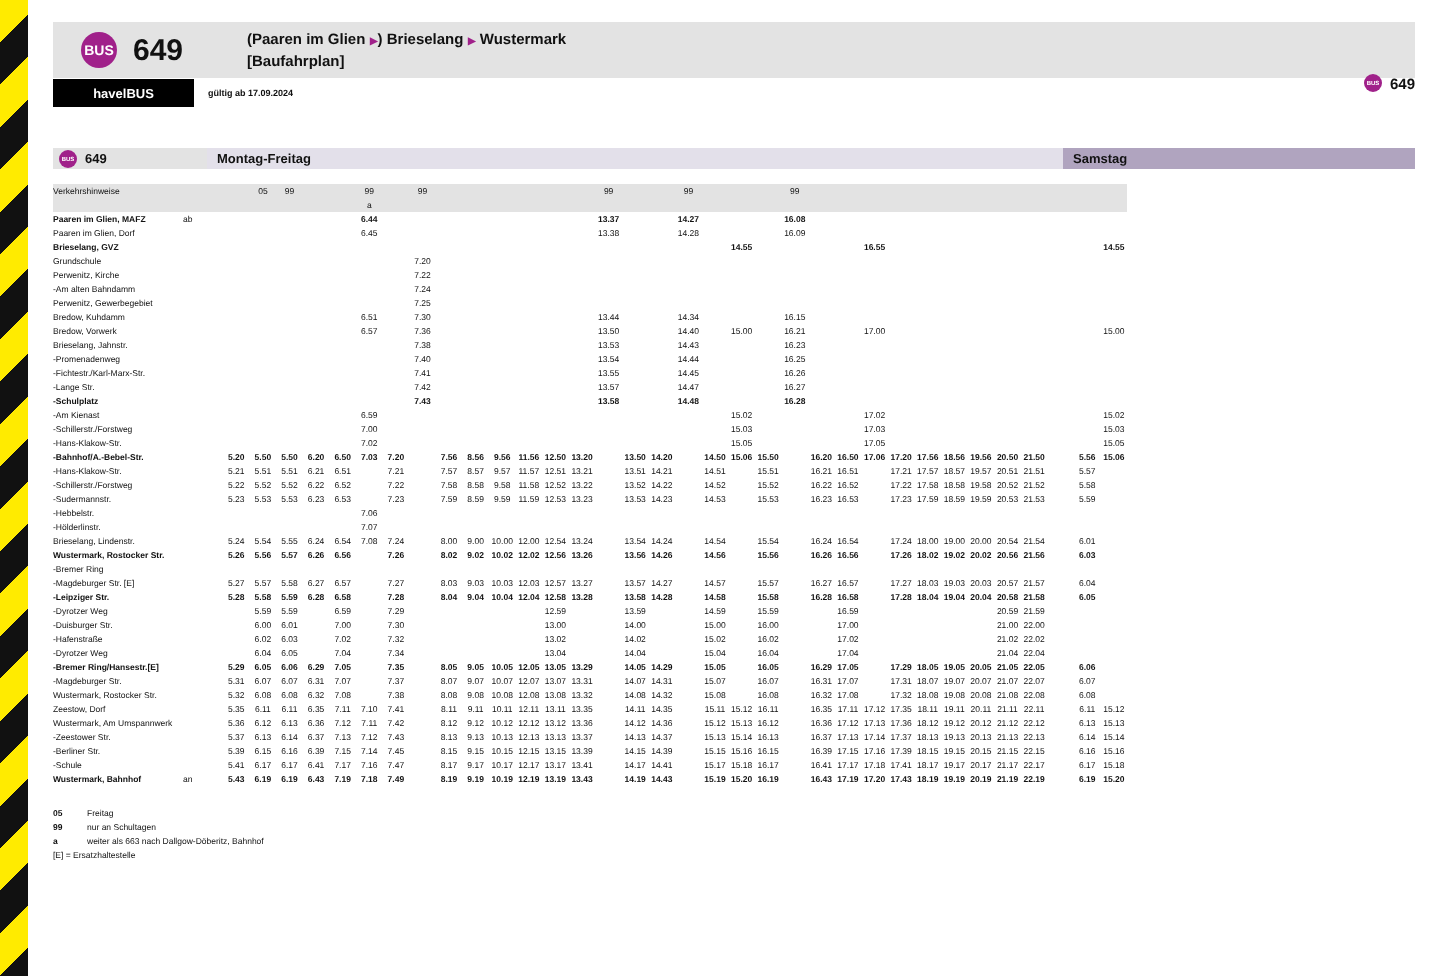BUS
649
(Paaren im Glien ▶) Brieselang ▶ Wustermark
[Baufahrplan]
havelBUS
gültig ab 17.09.2024
BUS
649
BUS
649
Montag-Freitag Samstag
| Verkehrshinweise | | | 05 | 99 | | | 99 | | 99 | | | | | | | 99 | | | 99 | | | | 99 | | | | | | | | | | | | |
| | | | | | | | a | | | | | | | | | | | | | | | | | | | | | | | | | | | | |
| Paaren im Glien, MAFZ | ab | | | | | | 6.44 | | | | | | | | | 13.37 | | | 14.27 | | | | 16.08 | | | | | | | | | | | | |
| Paaren im Glien, Dorf | | | | | | | 6.45 | | | | | | | | | 13.38 | | | 14.28 | | | | 16.09 | | | | | | | | | | | | |
| Brieselang, GVZ | | | | | | | | | | | | | | | | | | | | | 14.55 | | | | | 16.55 | | | | | | | | | 14.55 |
| Grundschule | | | | | | | | | 7.20 | | | | | | | | | | | | | | | | | | | | | | | | | | |
| Perwenitz, Kirche | | | | | | | | | 7.22 | | | | | | | | | | | | | | | | | | | | | | | | | | |
| -Am alten Bahndamm | | | | | | | | | 7.24 | | | | | | | | | | | | | | | | | | | | | | | | | | |
| Perwenitz, Gewerbegebiet | | | | | | | | | 7.25 | | | | | | | | | | | | | | | | | | | | | | | | | | |
| Bredow, Kuhdamm | | | | | | | 6.51 | | 7.30 | | | | | | | 13.44 | | | 14.34 | | | | 16.15 | | | | | | | | | | | | |
| Bredow, Vorwerk | | | | | | | 6.57 | | 7.36 | | | | | | | 13.50 | | | 14.40 | | 15.00 | | 16.21 | | | 17.00 | | | | | | | | | 15.00 |
| Brieselang, Jahnstr. | | | | | | | | | 7.38 | | | | | | | 13.53 | | | 14.43 | | | | 16.23 | | | | | | | | | | | | |
| -Promenadenweg | | | | | | | | | 7.40 | | | | | | | 13.54 | | | 14.44 | | | | 16.25 | | | | | | | | | | | | |
| -Fichtestr./Karl-Marx-Str. | | | | | | | | | 7.41 | | | | | | | 13.55 | | | 14.45 | | | | 16.26 | | | | | | | | | | | | |
| -Lange Str. | | | | | | | | | 7.42 | | | | | | | 13.57 | | | 14.47 | | | | 16.27 | | | | | | | | | | | | |
| -Schulplatz | | | | | | | | | 7.43 | | | | | | | 13.58 | | | 14.48 | | | | 16.28 | | | | | | | | | | | | |
| -Am Kienast | | | | | | | 6.59 | | | | | | | | | | | | | | 15.02 | | | | | 17.02 | | | | | | | | | 15.02 |
| -Schillerstr./Forstweg | | | | | | | 7.00 | | | | | | | | | | | | | | 15.03 | | | | | 17.03 | | | | | | | | | 15.03 |
| -Hans-Klakow-Str. | | | | | | | 7.02 | | | | | | | | | | | | | | 15.05 | | | | | 17.05 | | | | | | | | | 15.05 |
| -Bahnhof/A.-Bebel-Str. | | 5.20 | 5.50 | 5.50 | 6.20 | 6.50 | 7.03 | 7.20 | | 7.56 | 8.56 | 9.56 | 11.56 | 12.50 | 13.20 | | 13.50 | 14.20 | | 14.50 | 15.06 | 15.50 | | 16.20 | 16.50 | 17.06 | 17.20 | 17.56 | 18.56 | 19.56 | 20.50 | 21.50 | | 5.56 | 15.06 |
| -Hans-Klakow-Str. | | 5.21 | 5.51 | 5.51 | 6.21 | 6.51 | | 7.21 | | 7.57 | 8.57 | 9.57 | 11.57 | 12.51 | 13.21 | | 13.51 | 14.21 | | 14.51 | | 15.51 | | 16.21 | 16.51 | | 17.21 | 17.57 | 18.57 | 19.57 | 20.51 | 21.51 | | 5.57 | |
| -Schillerstr./Forstweg | | 5.22 | 5.52 | 5.52 | 6.22 | 6.52 | | 7.22 | | 7.58 | 8.58 | 9.58 | 11.58 | 12.52 | 13.22 | | 13.52 | 14.22 | | 14.52 | | 15.52 | | 16.22 | 16.52 | | 17.22 | 17.58 | 18.58 | 19.58 | 20.52 | 21.52 | | 5.58 | |
| -Sudermannstr. | | 5.23 | 5.53 | 5.53 | 6.23 | 6.53 | | 7.23 | | 7.59 | 8.59 | 9.59 | 11.59 | 12.53 | 13.23 | | 13.53 | 14.23 | | 14.53 | | 15.53 | | 16.23 | 16.53 | | 17.23 | 17.59 | 18.59 | 19.59 | 20.53 | 21.53 | | 5.59 | |
| -Hebbelstr. | | | | | | | 7.06 | | | | | | | | | | | | | | | | | | | | | | | | | | | | |
| -Hölderlinstr. | | | | | | | 7.07 | | | | | | | | | | | | | | | | | | | | | | | | | | | | |
| Brieselang, Lindenstr. | | 5.24 | 5.54 | 5.55 | 6.24 | 6.54 | 7.08 | 7.24 | | 8.00 | 9.00 | 10.00 | 12.00 | 12.54 | 13.24 | | 13.54 | 14.24 | | 14.54 | | 15.54 | | 16.24 | 16.54 | | 17.24 | 18.00 | 19.00 | 20.00 | 20.54 | 21.54 | | 6.01 | |
| Wustermark, Rostocker Str. | | 5.26 | 5.56 | 5.57 | 6.26 | 6.56 | | 7.26 | | 8.02 | 9.02 | 10.02 | 12.02 | 12.56 | 13.26 | | 13.56 | 14.26 | | 14.56 | | 15.56 | | 16.26 | 16.56 | | 17.26 | 18.02 | 19.02 | 20.02 | 20.56 | 21.56 | | 6.03 | |
| -Bremer Ring | | | | | | | | | | | | | | | | | | | | | | | | | | | | | | | | | | | |
| -Magdeburger Str. [E] | | 5.27 | 5.57 | 5.58 | 6.27 | 6.57 | | 7.27 | | 8.03 | 9.03 | 10.03 | 12.03 | 12.57 | 13.27 | | 13.57 | 14.27 | | 14.57 | | 15.57 | | 16.27 | 16.57 | | 17.27 | 18.03 | 19.03 | 20.03 | 20.57 | 21.57 | | 6.04 | |
| -Leipziger Str. | | 5.28 | 5.58 | 5.59 | 6.28 | 6.58 | | 7.28 | | 8.04 | 9.04 | 10.04 | 12.04 | 12.58 | 13.28 | | 13.58 | 14.28 | | 14.58 | | 15.58 | | 16.28 | 16.58 | | 17.28 | 18.04 | 19.04 | 20.04 | 20.58 | 21.58 | | 6.05 | |
| -Dyrotzer Weg | | | 5.59 | 5.59 | | 6.59 | | 7.29 | | | | | | 12.59 | | | 13.59 | | | 14.59 | | 15.59 | | | 16.59 | | | | | | 20.59 | 21.59 | | | |
| -Duisburger Str. | | | 6.00 | 6.01 | | 7.00 | | 7.30 | | | | | | 13.00 | | | 14.00 | | | 15.00 | | 16.00 | | | 17.00 | | | | | | 21.00 | 22.00 | | | |
| -Hafenstraße | | | 6.02 | 6.03 | | 7.02 | | 7.32 | | | | | | 13.02 | | | 14.02 | | | 15.02 | | 16.02 | | | 17.02 | | | | | | 21.02 | 22.02 | | | |
| -Dyrotzer Weg | | | 6.04 | 6.05 | | 7.04 | | 7.34 | | | | | | 13.04 | | | 14.04 | | | 15.04 | | 16.04 | | | 17.04 | | | | | | 21.04 | 22.04 | | | |
| -Bremer Ring/Hansestr.[E] | | 5.29 | 6.05 | 6.06 | 6.29 | 7.05 | | 7.35 | | 8.05 | 9.05 | 10.05 | 12.05 | 13.05 | 13.29 | | 14.05 | 14.29 | | 15.05 | | 16.05 | | 16.29 | 17.05 | | 17.29 | 18.05 | 19.05 | 20.05 | 21.05 | 22.05 | | 6.06 | |
| -Magdeburger Str. | | 5.31 | 6.07 | 6.07 | 6.31 | 7.07 | | 7.37 | | 8.07 | 9.07 | 10.07 | 12.07 | 13.07 | 13.31 | | 14.07 | 14.31 | | 15.07 | | 16.07 | | 16.31 | 17.07 | | 17.31 | 18.07 | 19.07 | 20.07 | 21.07 | 22.07 | | 6.07 | |
| Wustermark, Rostocker Str. | | 5.32 | 6.08 | 6.08 | 6.32 | 7.08 | | 7.38 | | 8.08 | 9.08 | 10.08 | 12.08 | 13.08 | 13.32 | | 14.08 | 14.32 | | 15.08 | | 16.08 | | 16.32 | 17.08 | | 17.32 | 18.08 | 19.08 | 20.08 | 21.08 | 22.08 | | 6.08 | |
| Zeestow, Dorf | | 5.35 | 6.11 | 6.11 | 6.35 | 7.11 | 7.10 | 7.41 | | 8.11 | 9.11 | 10.11 | 12.11 | 13.11 | 13.35 | | 14.11 | 14.35 | | 15.11 | 15.12 | 16.11 | | 16.35 | 17.11 | 17.12 | 17.35 | 18.11 | 19.11 | 20.11 | 21.11 | 22.11 | | 6.11 | 15.12 |
| Wustermark, Am Umspannwerk | | 5.36 | 6.12 | 6.13 | 6.36 | 7.12 | 7.11 | 7.42 | | 8.12 | 9.12 | 10.12 | 12.12 | 13.12 | 13.36 | | 14.12 | 14.36 | | 15.12 | 15.13 | 16.12 | | 16.36 | 17.12 | 17.13 | 17.36 | 18.12 | 19.12 | 20.12 | 21.12 | 22.12 | | 6.13 | 15.13 |
| -Zeestower Str. | | 5.37 | 6.13 | 6.14 | 6.37 | 7.13 | 7.12 | 7.43 | | 8.13 | 9.13 | 10.13 | 12.13 | 13.13 | 13.37 | | 14.13 | 14.37 | | 15.13 | 15.14 | 16.13 | | 16.37 | 17.13 | 17.14 | 17.37 | 18.13 | 19.13 | 20.13 | 21.13 | 22.13 | | 6.14 | 15.14 |
| -Berliner Str. | | 5.39 | 6.15 | 6.16 | 6.39 | 7.15 | 7.14 | 7.45 | | 8.15 | 9.15 | 10.15 | 12.15 | 13.15 | 13.39 | | 14.15 | 14.39 | | 15.15 | 15.16 | 16.15 | | 16.39 | 17.15 | 17.16 | 17.39 | 18.15 | 19.15 | 20.15 | 21.15 | 22.15 | | 6.16 | 15.16 |
| -Schule | | 5.41 | 6.17 | 6.17 | 6.41 | 7.17 | 7.16 | 7.47 | | 8.17 | 9.17 | 10.17 | 12.17 | 13.17 | 13.41 | | 14.17 | 14.41 | | 15.17 | 15.18 | 16.17 | | 16.41 | 17.17 | 17.18 | 17.41 | 18.17 | 19.17 | 20.17 | 21.17 | 22.17 | | 6.17 | 15.18 |
| Wustermark, Bahnhof | an | 5.43 | 6.19 | 6.19 | 6.43 | 7.19 | 7.18 | 7.49 | | 8.19 | 9.19 | 10.19 | 12.19 | 13.19 | 13.43 | | 14.19 | 14.43 | | 15.19 | 15.20 | 16.19 | | 16.43 | 17.19 | 17.20 | 17.43 | 18.19 | 19.19 | 20.19 | 21.19 | 22.19 | | 6.19 | 15.20 |
05 Freitag
99 nur an Schultagen
a weiter als 663 nach Dallgow-Döberitz, Bahnhof
[E] = Ersatzhaltestelle